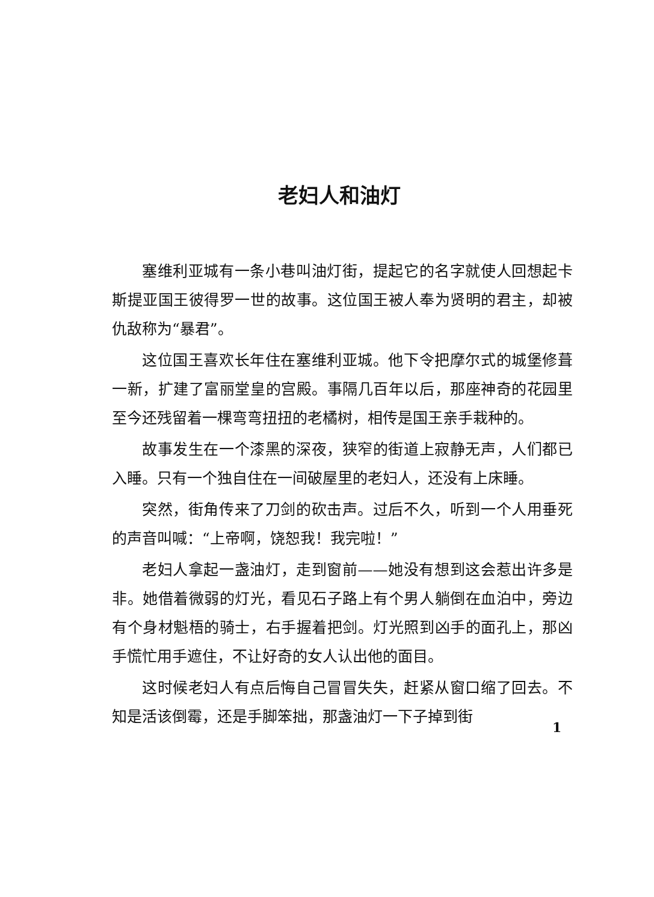老妇人和油灯
塞维利亚城有一条小巷叫油灯街，提起它的名字就使人回想起卡斯提亚国王彼得罗一世的故事。这位国王被人奉为贤明的君主，却被仇敌称为“暴君”。
这位国王喜欢长年住在塞维利亚城。他下令把摩尔式的城堡修葺一新，扩建了富丽堂皇的宫殿。事隔几百年以后，那座神奇的花园里至今还残留着一棵弯弯扭扭的老橘树，相传是国王亲手栽种的。
故事发生在一个漆黑的深夜，狭窄的街道上寂静无声，人们都已入睡。只有一个独自住在一间破屋里的老妇人，还没有上床睡。
突然，街角传来了刀剑的砍击声。过后不久，听到一个人用垂死的声音叫喊：“上帝啊，饶恕我！我完啦！”
老妇人拿起一盏油灯，走到窗前——她没有想到这会惹出许多是非。她借着微弱的灯光，看见石子路上有个男人躺倒在血泊中，旁边有个身材魁梧的骑士，右手握着把剑。灯光照到凶手的面孔上，那凶手慌忙用手遮住，不让好奇的女人认出他的面目。
这时候老妇人有点后悔自己冒冒失失，赶紧从窗口缩了回去。不知是活该倒霉，还是手脚笨拙，那盏油灯一下子掉到街
1